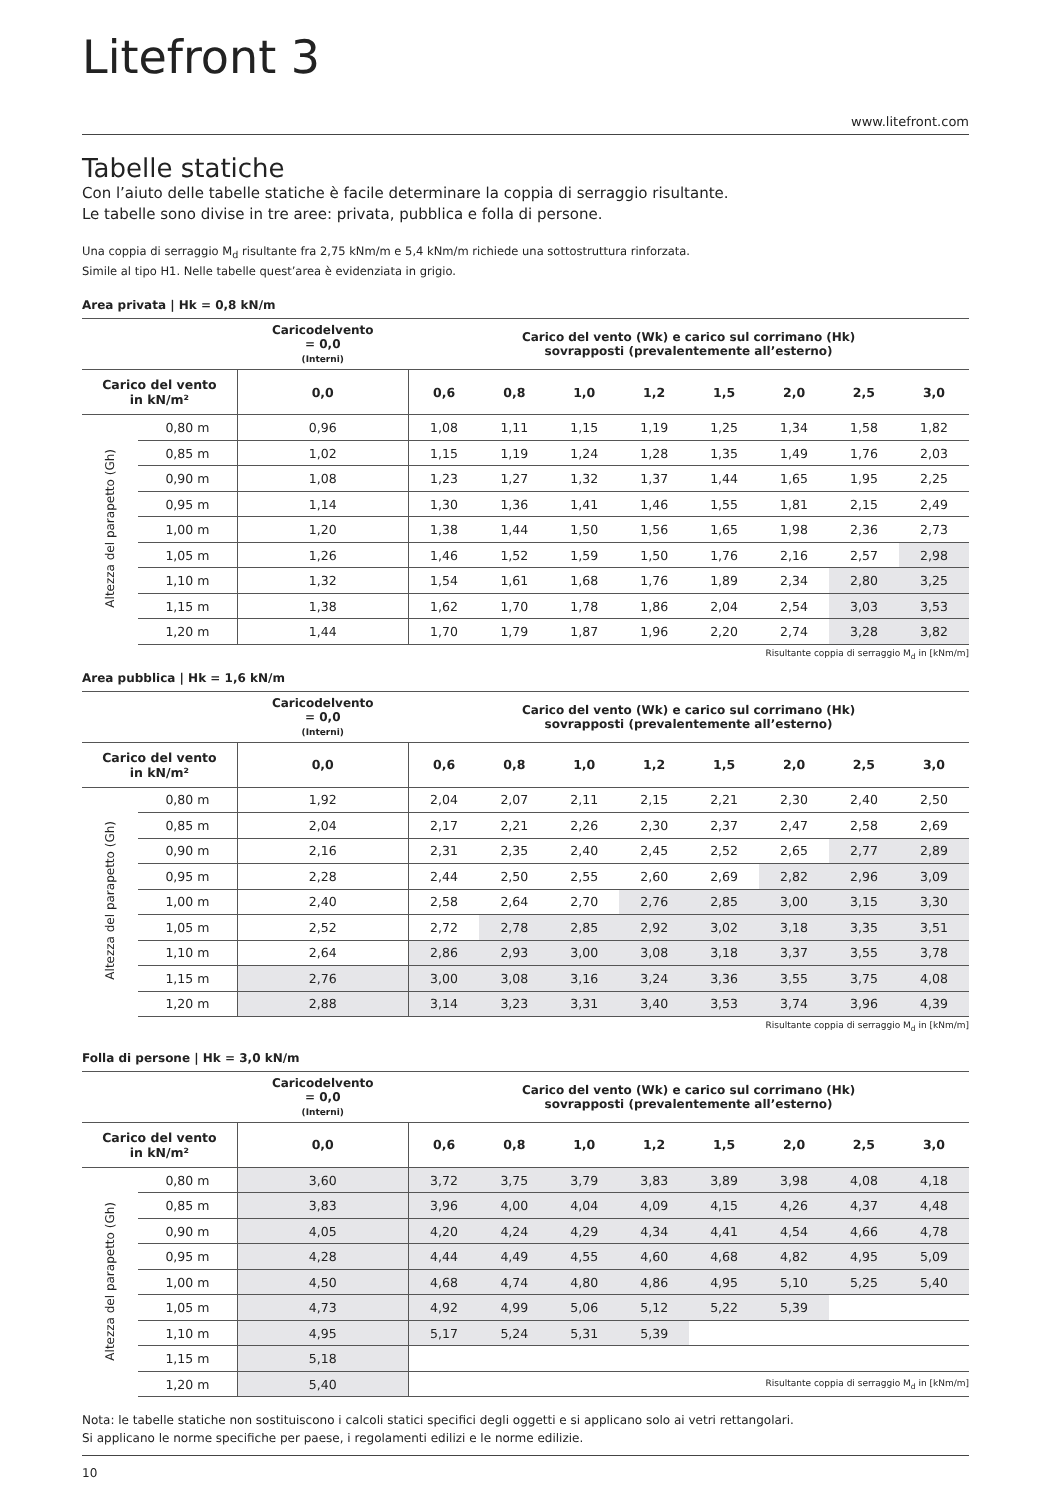Litefront 3
www.litefront.com
Tabelle statiche
Con l’aiuto delle tabelle statiche è facile determinare la coppia di serraggio risultante.
Le tabelle sono divise in tre aree: privata, pubblica e folla di persone.
Una coppia di serraggio M<sub>d</sub> risultante fra 2,75 kNm/m e 5,4 kNm/m richiede una sottostruttura rinforzata.
Simile al tipo H1. Nelle tabelle quest’area è evidenziata in grigio.
Area privata | Hk = 0,8 kN/m
| | | Caricodelvento = 0,0 (Interni) | Carico del vento (Wk) e carico sul corrimano (Hk) sovrapposti (prevalentemente all’esterno) | | | | | | | |
| Carico del vento in kN/m² | | 0,0 | 0,6 | 0,8 | 1,0 | 1,2 | 1,5 | 2,0 | 2,5 | 3,0 |
| Altezza del parapetto (Gh) | 0,80 m | 0,96 | 1,08 | 1,11 | 1,15 | 1,19 | 1,25 | 1,34 | 1,58 | 1,82 |
| | 0,85 m | 1,02 | 1,15 | 1,19 | 1,24 | 1,28 | 1,35 | 1,49 | 1,76 | 2,03 |
| | 0,90 m | 1,08 | 1,23 | 1,27 | 1,32 | 1,37 | 1,44 | 1,65 | 1,95 | 2,25 |
| | 0,95 m | 1,14 | 1,30 | 1,36 | 1,41 | 1,46 | 1,55 | 1,81 | 2,15 | 2,49 |
| | 1,00 m | 1,20 | 1,38 | 1,44 | 1,50 | 1,56 | 1,65 | 1,98 | 2,36 | 2,73 |
| | 1,05 m | 1,26 | 1,46 | 1,52 | 1,59 | 1,50 | 1,76 | 2,16 | 2,57 | 2,98 |
| | 1,10 m | 1,32 | 1,54 | 1,61 | 1,68 | 1,76 | 1,89 | 2,34 | 2,80 | 3,25 |
| | 1,15 m | 1,38 | 1,62 | 1,70 | 1,78 | 1,86 | 2,04 | 2,54 | 3,03 | 3,53 |
| | 1,20 m | 1,44 | 1,70 | 1,79 | 1,87 | 1,96 | 2,20 | 2,74 | 3,28 | 3,82 |
Risultante coppia di serraggio M<sub>d</sub> in [kNm/m]
Area pubblica | Hk = 1,6 kN/m
| | | Caricodelvento = 0,0 (Interni) | Carico del vento (Wk) e carico sul corrimano (Hk) sovrapposti (prevalentemente all’esterno) | | | | | | | |
| Carico del vento in kN/m² | | 0,0 | 0,6 | 0,8 | 1,0 | 1,2 | 1,5 | 2,0 | 2,5 | 3,0 |
| Altezza del parapetto (Gh) | 0,80 m | 1,92 | 2,04 | 2,07 | 2,11 | 2,15 | 2,21 | 2,30 | 2,40 | 2,50 |
| | 0,85 m | 2,04 | 2,17 | 2,21 | 2,26 | 2,30 | 2,37 | 2,47 | 2,58 | 2,69 |
| | 0,90 m | 2,16 | 2,31 | 2,35 | 2,40 | 2,45 | 2,52 | 2,65 | 2,77 | 2,89 |
| | 0,95 m | 2,28 | 2,44 | 2,50 | 2,55 | 2,60 | 2,69 | 2,82 | 2,96 | 3,09 |
| | 1,00 m | 2,40 | 2,58 | 2,64 | 2,70 | 2,76 | 2,85 | 3,00 | 3,15 | 3,30 |
| | 1,05 m | 2,52 | 2,72 | 2,78 | 2,85 | 2,92 | 3,02 | 3,18 | 3,35 | 3,51 |
| | 1,10 m | 2,64 | 2,86 | 2,93 | 3,00 | 3,08 | 3,18 | 3,37 | 3,55 | 3,78 |
| | 1,15 m | 2,76 | 3,00 | 3,08 | 3,16 | 3,24 | 3,36 | 3,55 | 3,75 | 4,08 |
| | 1,20 m | 2,88 | 3,14 | 3,23 | 3,31 | 3,40 | 3,53 | 3,74 | 3,96 | 4,39 |
Risultante coppia di serraggio M<sub>d</sub> in [kNm/m]
Folla di persone | Hk = 3,0 kN/m
| | | Caricodelvento = 0,0 (Interni) | Carico del vento (Wk) e carico sul corrimano (Hk) sovrapposti (prevalentemente all’esterno) | | | | | | | |
| Carico del vento in kN/m² | | 0,0 | 0,6 | 0,8 | 1,0 | 1,2 | 1,5 | 2,0 | 2,5 | 3,0 |
| Altezza del parapetto (Gh) | 0,80 m | 3,60 | 3,72 | 3,75 | 3,79 | 3,83 | 3,89 | 3,98 | 4,08 | 4,18 |
| | 0,85 m | 3,83 | 3,96 | 4,00 | 4,04 | 4,09 | 4,15 | 4,26 | 4,37 | 4,48 |
| | 0,90 m | 4,05 | 4,20 | 4,24 | 4,29 | 4,34 | 4,41 | 4,54 | 4,66 | 4,78 |
| | 0,95 m | 4,28 | 4,44 | 4,49 | 4,55 | 4,60 | 4,68 | 4,82 | 4,95 | 5,09 |
| | 1,00 m | 4,50 | 4,68 | 4,74 | 4,80 | 4,86 | 4,95 | 5,10 | 5,25 | 5,40 |
| | 1,05 m | 4,73 | 4,92 | 4,99 | 5,06 | 5,12 | 5,22 | 5,39 | | |
| | 1,10 m | 4,95 | 5,17 | 5,24 | 5,31 | 5,39 | | | | |
| | 1,15 m | 5,18 | | | | | | | | |
| | 1,20 m | 5,40 | Risultante coppia di serraggio M<sub>d</sub> in [kNm/m] | | | | | | | |
Nota: le tabelle statiche non sostituiscono i calcoli statici specifici degli oggetti e si applicano solo ai vetri rettangolari.
Si applicano le norme specifiche per paese, i regolamenti edilizi e le norme edilizie.
10